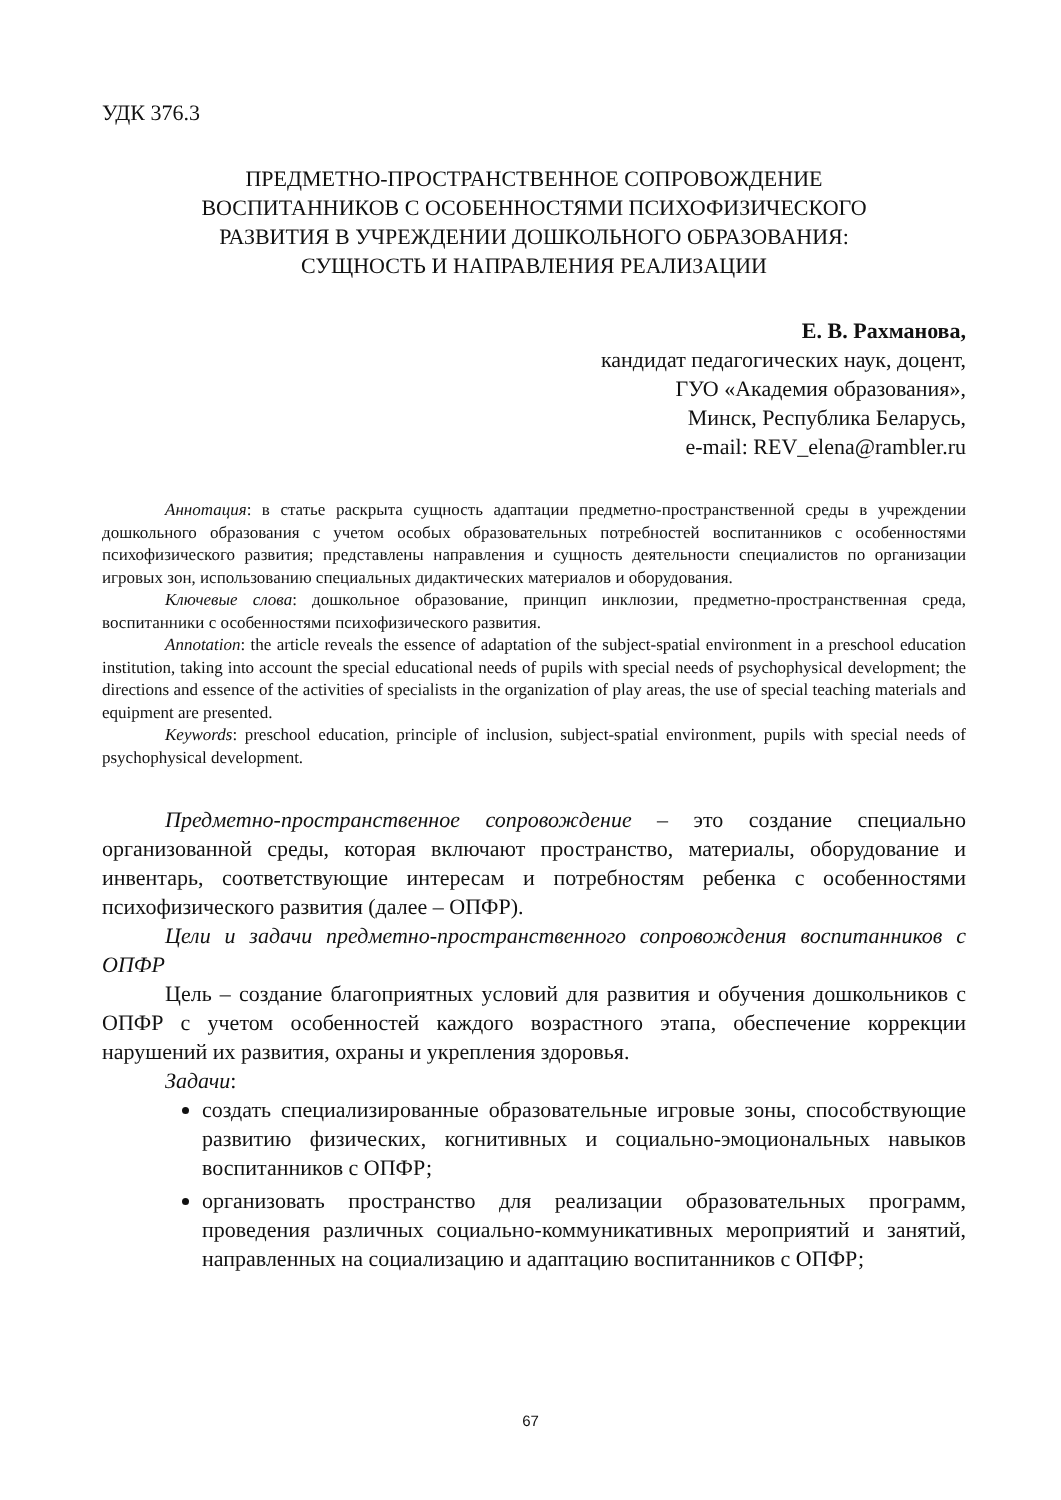УДК 376.3
ПРЕДМЕТНО-ПРОСТРАНСТВЕННОЕ СОПРОВОЖДЕНИЕ
ВОСПИТАННИКОВ С ОСОБЕННОСТЯМИ ПСИХОФИЗИЧЕСКОГО
РАЗВИТИЯ В УЧРЕЖДЕНИИ ДОШКОЛЬНОГО ОБРАЗОВАНИЯ:
СУЩНОСТЬ И НАПРАВЛЕНИЯ РЕАЛИЗАЦИИ
Е. В. Рахманова,
кандидат педагогических наук, доцент,
ГУО «Академия образования»,
Минск, Республика Беларусь,
e-mail: REV_elena@rambler.ru
Аннотация: в статье раскрыта сущность адаптации предметно-пространственной среды в учреждении дошкольного образования с учетом особых образовательных потребностей воспитанников с особенностями психофизического развития; представлены направления и сущность деятельности специалистов по организации игровых зон, использованию специальных дидактических материалов и оборудования.
Ключевые слова: дошкольное образование, принцип инклюзии, предметно-пространственная среда, воспитанники с особенностями психофизического развития.
Annotation: the article reveals the essence of adaptation of the subject-spatial environment in a preschool education institution, taking into account the special educational needs of pupils with special needs of psychophysical development; the directions and essence of the activities of specialists in the organization of play areas, the use of special teaching materials and equipment are presented.
Keywords: preschool education, principle of inclusion, subject-spatial environment, pupils with special needs of psychophysical development.
Предметно-пространственное сопровождение – это создание специально организованной среды, которая включают пространство, материалы, оборудование и инвентарь, соответствующие интересам и потребностям ребенка с особенностями психофизического развития (далее – ОПФР).
Цели и задачи предметно-пространственного сопровождения воспитанников с ОПФР
Цель – создание благоприятных условий для развития и обучения дошкольников с ОПФР с учетом особенностей каждого возрастного этапа, обеспечение коррекции нарушений их развития, охраны и укрепления здоровья.
Задачи:
создать специализированные образовательные игровые зоны, способствующие развитию физических, когнитивных и социально-эмоциональных навыков воспитанников с ОПФР;
организовать пространство для реализации образовательных программ, проведения различных социально-коммуникативных мероприятий и занятий, направленных на социализацию и адаптацию воспитанников с ОПФР;
67